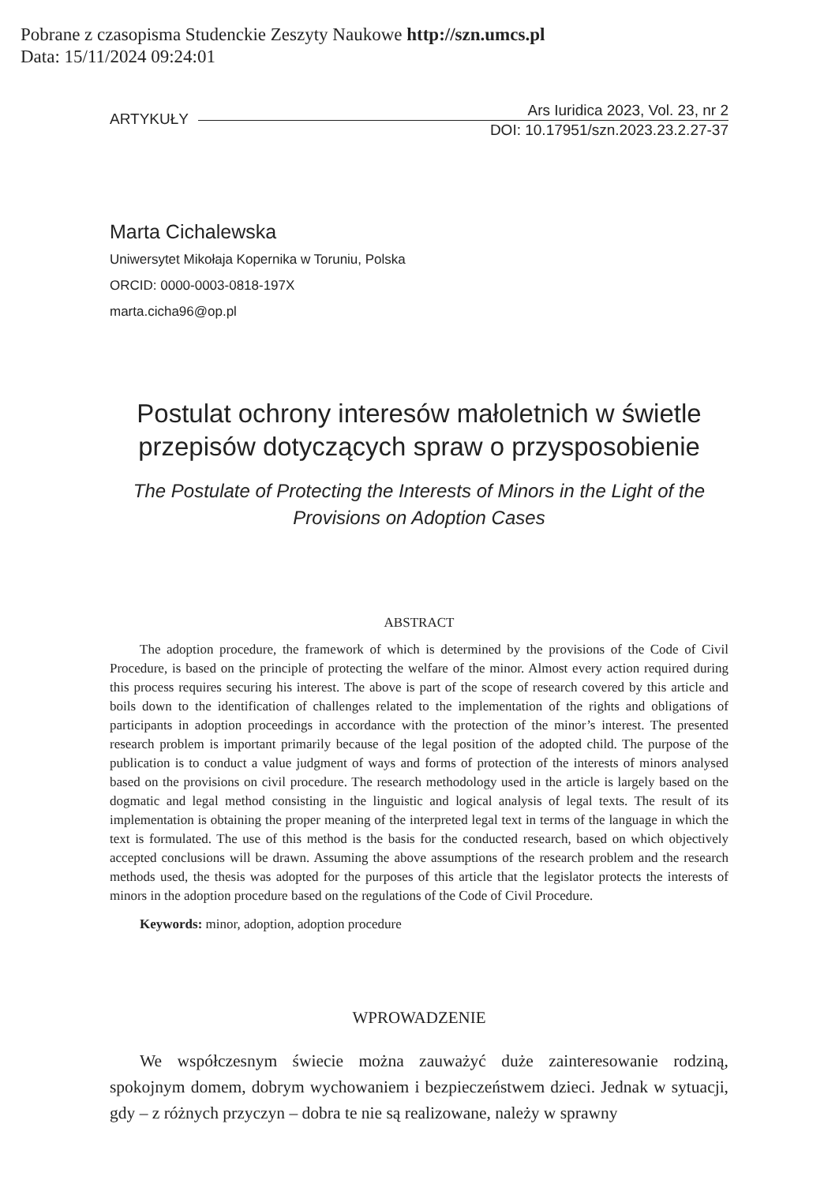Pobrane z czasopisma Studenckie Zeszyty Naukowe http://szn.umcs.pl
Data: 15/11/2024 09:24:01
ARTYKUŁY
Ars Iuridica 2023, Vol. 23, nr 2
DOI: 10.17951/szn.2023.23.2.27-37
Marta Cichalewska
Uniwersytet Mikołaja Kopernika w Toruniu, Polska
ORCID: 0000-0003-0818-197X
marta.cicha96@op.pl
Postulat ochrony interesów małoletnich w świetle przepisów dotyczących spraw o przysposobienie
The Postulate of Protecting the Interests of Minors in the Light of the Provisions on Adoption Cases
ABSTRACT
The adoption procedure, the framework of which is determined by the provisions of the Code of Civil Procedure, is based on the principle of protecting the welfare of the minor. Almost every action required during this process requires securing his interest. The above is part of the scope of research covered by this article and boils down to the identification of challenges related to the implementation of the rights and obligations of participants in adoption proceedings in accordance with the protection of the minor’s interest. The presented research problem is important primarily because of the legal position of the adopted child. The purpose of the publication is to conduct a value judgment of ways and forms of protection of the interests of minors analysed based on the provisions on civil procedure. The research methodology used in the article is largely based on the dogmatic and legal method consisting in the linguistic and logical analysis of legal texts. The result of its implementation is obtaining the proper meaning of the interpreted legal text in terms of the language in which the text is formulated. The use of this method is the basis for the conducted research, based on which objectively accepted conclusions will be drawn. Assuming the above assumptions of the research problem and the research methods used, the thesis was adopted for the purposes of this article that the legislator protects the interests of minors in the adoption procedure based on the regulations of the Code of Civil Procedure.
Keywords: minor, adoption, adoption procedure
WPROWADZENIE
We współczesnym świecie można zauważyć duże zainteresowanie rodziną, spokojnym domem, dobrym wychowaniem i bezpieczeństwem dzieci. Jednak w sytuacji, gdy – z różnych przyczyn – dobra te nie są realizowane, należy w sprawny